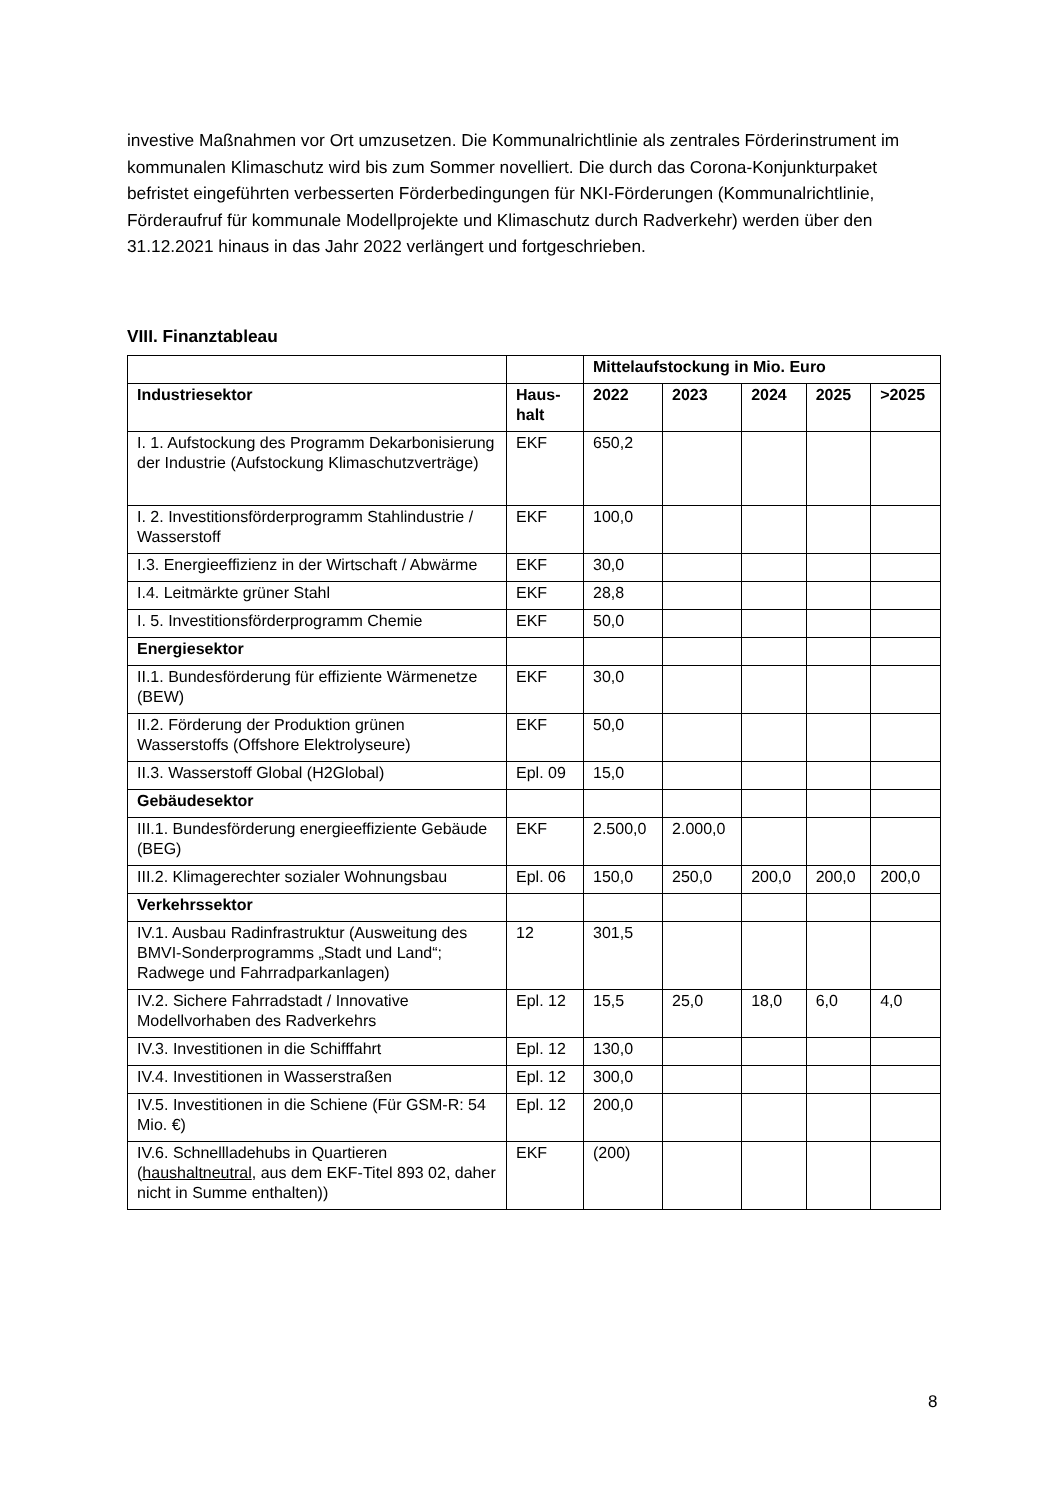investive Maßnahmen vor Ort umzusetzen. Die Kommunalrichtlinie als zentrales Förderinstrument im kommunalen Klimaschutz wird bis zum Sommer novelliert. Die durch das Corona-Konjunkturpaket befristet eingeführten verbesserten Förderbedingungen für NKI-Förderungen (Kommunalrichtlinie, Förderaufruf für kommunale Modellprojekte und Klimaschutz durch Radverkehr) werden über den 31.12.2021 hinaus in das Jahr 2022 verlängert und fortgeschrieben.
VIII. Finanztableau
| | | Mittelaufstockung in Mio. Euro | | | | |
| --- | --- | --- | --- | --- | --- | --- |
| Industriesektor | Haus- halt | 2022 | 2023 | 2024 | 2025 | >2025 |
| I. 1. Aufstockung des Programm Dekarbonisierung der Industrie (Aufstockung Klimaschutzverträge) | EKF | 650,2 | | | | |
| I. 2. Investitionsförderprogramm Stahlindustrie / Wasserstoff | EKF | 100,0 | | | | |
| I.3. Energieeffizienz in der Wirtschaft / Abwärme | EKF | 30,0 | | | | |
| I.4. Leitmärkte grüner Stahl | EKF | 28,8 | | | | |
| I. 5. Investitionsförderprogramm Chemie | EKF | 50,0 | | | | |
| Energiesektor | | | | | | |
| II.1. Bundesförderung für effiziente Wärmenetze (BEW) | EKF | 30,0 | | | | |
| II.2. Förderung der Produktion grünen Wasserstoffs (Offshore Elektrolyseure) | EKF | 50,0 | | | | |
| II.3. Wasserstoff Global (H2Global) | Epl. 09 | 15,0 | | | | |
| Gebäudesektor | | | | | | |
| III.1. Bundesförderung energieeffiziente Gebäude (BEG) | EKF | 2.500,0 | 2.000,0 | | | |
| III.2. Klimagerechter sozialer Wohnungsbau | Epl. 06 | 150,0 | 250,0 | 200,0 | 200,0 | 200,0 |
| Verkehrssektor | | | | | | |
| IV.1. Ausbau Radinfrastruktur (Ausweitung des BMVI-Sonderprogramms „Stadt und Land“; Radwege und Fahrradparkanlagen) | 12 | 301,5 | | | | |
| IV.2. Sichere Fahrradstadt / Innovative Modellvorhaben des Radverkehrs | Epl. 12 | 15,5 | 25,0 | 18,0 | 6,0 | 4,0 |
| IV.3. Investitionen in die Schifffahrt | Epl. 12 | 130,0 | | | | |
| IV.4. Investitionen in Wasserstraßen | Epl. 12 | 300,0 | | | | |
| IV.5. Investitionen in die Schiene (Für GSM-R: 54 Mio. €) | Epl. 12 | 200,0 | | | | |
| IV.6. Schnellladehubs in Quartieren ( haushaltneutral , aus dem EKF-Titel 893 02, daher nicht in Summe enthalten)) | EKF | (200) | | | | |
8